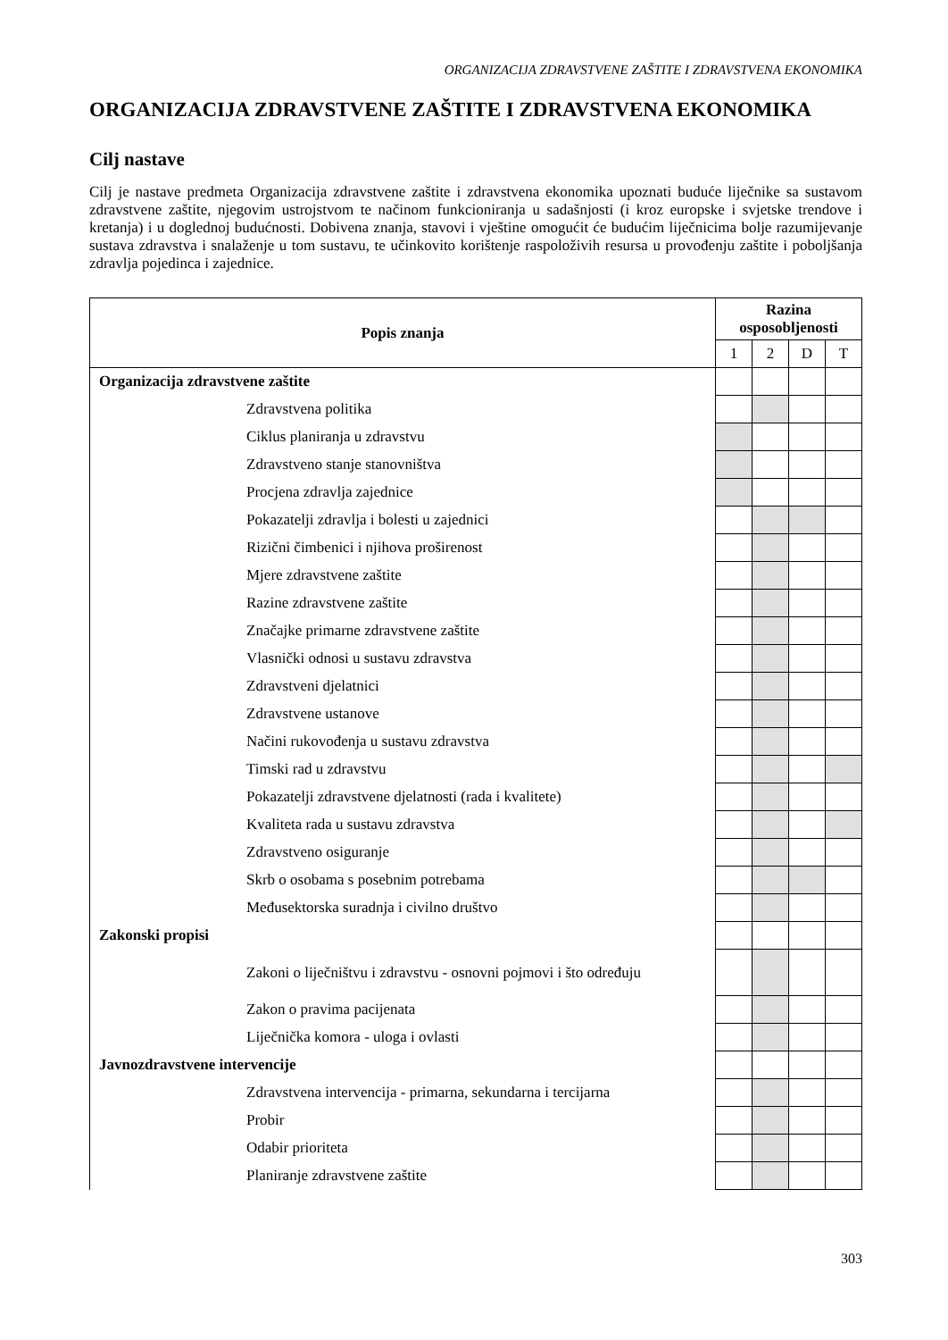ORGANIZACIJA ZDRAVSTVENE ZAŠTITE I ZDRAVSTVENA EKONOMIKA
ORGANIZACIJA ZDRAVSTVENE ZAŠTITE I ZDRAVSTVENA EKONOMIKA
Cilj nastave
Cilj je nastave predmeta Organizacija zdravstvene zaštite i zdravstvena ekonomika upoznati buduće liječnike sa sustavom zdravstvene zaštite, njegovim ustrojstvom te načinom funkcioniranja u sadašnjosti (i kroz europske i svjetske trendove i kretanja) i u doglednoj budućnosti. Dobivena znanja, stavovi i vještine omogućit će budućim liječnicima bolje razumijevanje sustava zdravstva i snalaženje u tom sustavu, te učinkovito korištenje raspoloživih resursa u provođenju zaštite i poboljšanja zdravlja pojedinca i zajednice.
| Popis znanja | Razina osposobljenosti | | | |
| --- | --- | --- | --- | --- |
| | 1 | 2 | D | T |
| Organizacija zdravstvene zaštite | | | | |
| Zdravstvena politika | | | | |
| Ciklus planiranja u zdravstvu | | | | |
| Zdravstveno stanje stanovništva | | | | |
| Procjena zdravlja zajednice | | | | |
| Pokazatelji zdravlja i bolesti u zajednici | | | | |
| Rizični čimbenici i njihova proširenost | | | | |
| Mjere zdravstvene zaštite | | | | |
| Razine zdravstvene zaštite | | | | |
| Značajke primarne zdravstvene zaštite | | | | |
| Vlasnički odnosi u sustavu zdravstva | | | | |
| Zdravstveni djelatnici | | | | |
| Zdravstvene ustanove | | | | |
| Načini rukovođenja u sustavu zdravstva | | | | |
| Timski rad u zdravstvu | | | | |
| Pokazatelji zdravstvene djelatnosti (rada i kvalitete) | | | | |
| Kvaliteta rada u sustavu zdravstva | | | | |
| Zdravstveno osiguranje | | | | |
| Skrb o osobama s posebnim potrebama | | | | |
| Međusektorska suradnja i civilno društvo | | | | |
| Zakonski propisi | | | | |
| Zakoni o liječništvu i zdravstvu - osnovni pojmovi i što određuju | | | | |
| Zakon o pravima pacijenata | | | | |
| Liječnička komora - uloga i ovlasti | | | | |
| Javnozdravstvene intervencije | | | | |
| Zdravstvena intervencija - primarna, sekundarna i tercijarna | | | | |
| Probir | | | | |
| Odabir prioriteta | | | | |
| Planiranje zdravstvene zaštite | | | | |
303